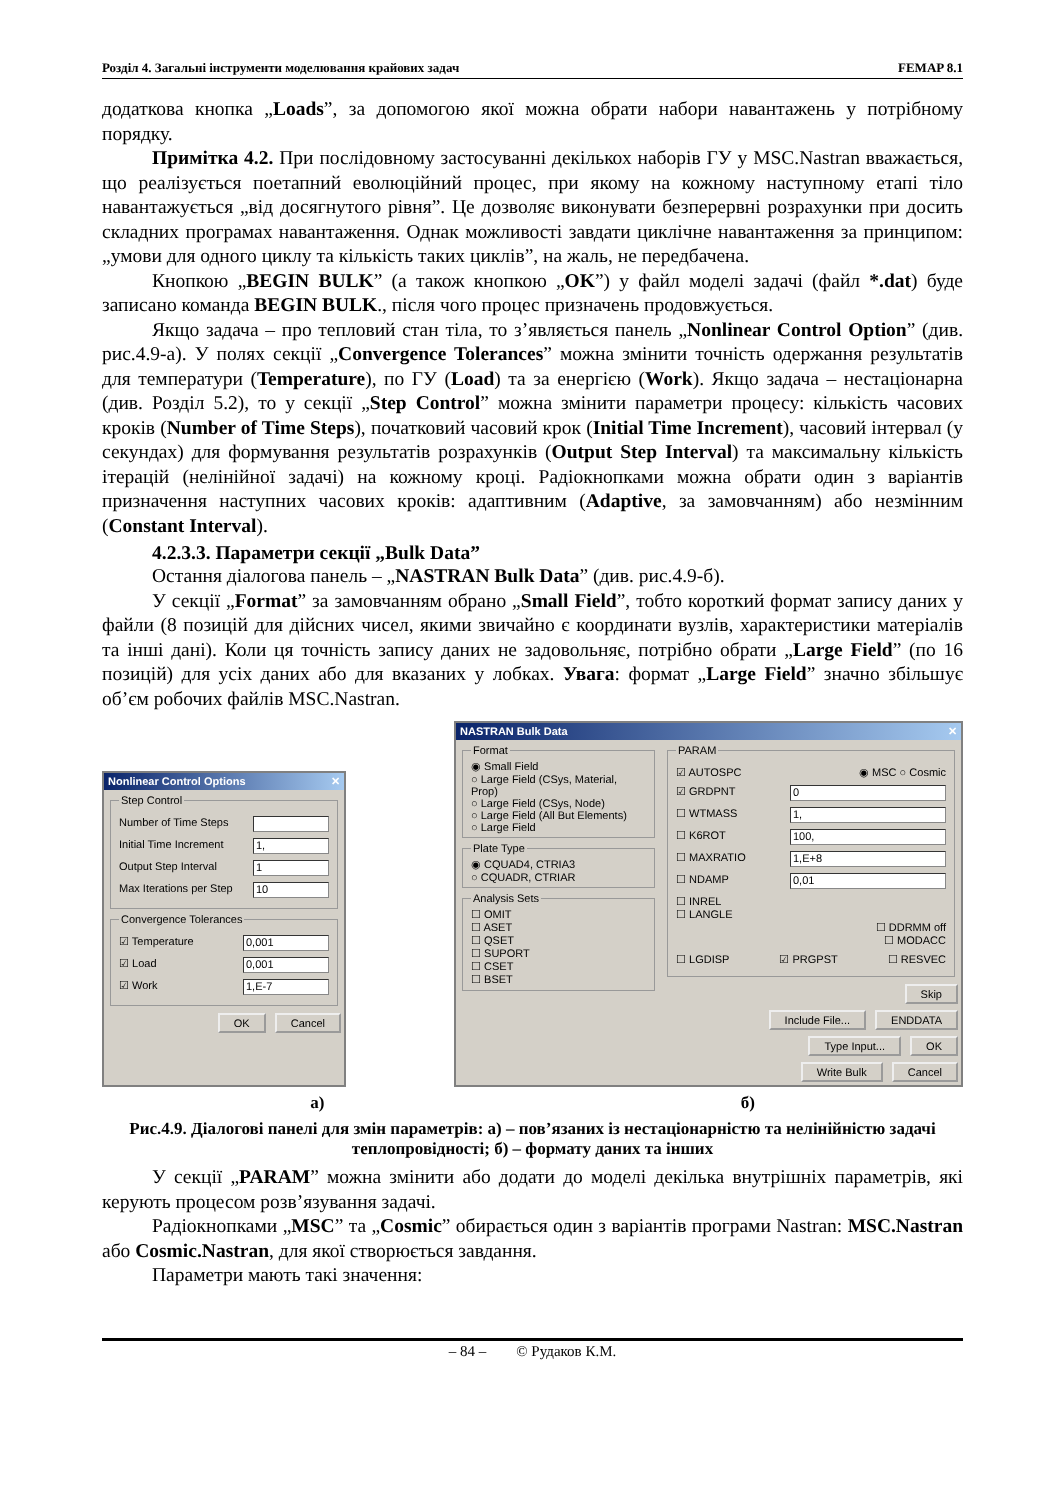Розділ 4. Загальні інструменти моделювання крайових задач FEMAP 8.1
додаткова кнопка „Loads”, за допомогою якої можна обрати набори навантажень у потрібному порядку.
Примітка 4.2. При послідовному застосуванні декількох наборів ГУ у MSC.Nastran вважається, що реалізується поетапний еволюційний процес, при якому на кожному наступному етапі тіло навантажується „від досягнутого рівня”. Це дозволяє виконувати безперервні розрахунки при досить складних програмах навантаження. Однак можливості завдати циклічне навантаження за принципом: „умови для одного циклу та кількість таких циклів”, на жаль, не передбачена.
Кнопкою „BEGIN BULK” (а також кнопкою „OK”) у файл моделі задачі (файл *.dat) буде записано команда BEGIN BULK., після чого процес призначень продовжується.
Якщо задача – про тепловий стан тіла, то з’являється панель „Nonlinear Control Option” (див. рис.4.9-а). У полях секції „Convergence Tolerances” можна змінити точність одержання результатів для температури (Temperature), по ГУ (Load) та за енергією (Work). Якщо задача – нестаціонарна (див. Розділ 5.2), то у секції „Step Control” можна змінити параметри процесу: кількість часових кроків (Number of Time Steps), початковий часовий крок (Initial Time Increment), часовий інтервал (у секундах) для формування результатів розрахунків (Output Step Interval) та максимальну кількість ітерацій (нелінійної задачі) на кожному кроці. Радіокнопками можна обрати один з варіантів призначення наступних часових кроків: адаптивним (Adaptive, за замовчанням) або незмінним (Constant Interval).
4.2.3.3. Параметри секції „Bulk Data”
Остання діалогова панель – „NASTRAN Bulk Data” (див. рис.4.9-б).
У секції „Format” за замовчанням обрано „Small Field”, тобто короткий формат запису даних у файли (8 позицій для дійсних чисел, якими звичайно є координати вузлів, характеристики матеріалів та інші дані). Коли ця точність запису даних не задовольняє, потрібно обрати „Large Field” (по 16 позицій) для усіх даних або для вказаних у лобках. Увага: формат „Large Field” значно збільшує об’єм робочих файлів MSC.Nastran.
Nonlinear Control Options ✕
Step Control
Number of Time Steps
Initial Time Increment 1,
Output Step Interval 1
Max Iterations per Step 10
Convergence Tolerances
☑ Temperature 0,001
☑ Load 0,001
☑ Work 1,E-7
OK Cancel
NASTRAN Bulk Data ✕
Format◉ Small Field
○ Large Field (CSys, Material, Prop)
○ Large Field (CSys, Node)
○ Large Field (All But Elements)
○ Large Field Plate Type◉ CQUAD4, CTRIA3
○ CQUADR, CTRIAR Analysis Sets☐ OMIT
☐ ASET
☐ QSET
☐ SUPORT
☐ CSET
☐ BSET
PARAM
☑ AUTOSPC ◉ MSC ○ Cosmic
☑ GRDPNT 0
☐ WTMASS 1,
☐ K6ROT 100,
☐ MAXRATIO 1,E+8
☐ NDAMP 0,01
☐ INREL
☐ LANGLE
☐ DDRMM off
☐ MODACC
☐ LGDISP ☑ PRGPST ☐ RESVEC
Skip
Include File... ENDDATA
Type Input... OK
Write Bulk Cancel
а) б)
Рис.4.9. Діалогові панелі для змін параметрів: а) – пов’язаних із нестаціонарністю та нелінійністю задачі теплопровідності; б) – формату даних та інших
У секції „PARAM” можна змінити або додати до моделі декілька внутрішніх параметрів, які керують процесом розв’язування задачі.
Радіокнопками „MSC” та „Cosmic” обирається один з варіантів програми Nastran: MSC.Nastran або Cosmic.Nastran, для якої створюється завдання.
Параметри мають такі значення:
– 84 – © Рудаков К.М.